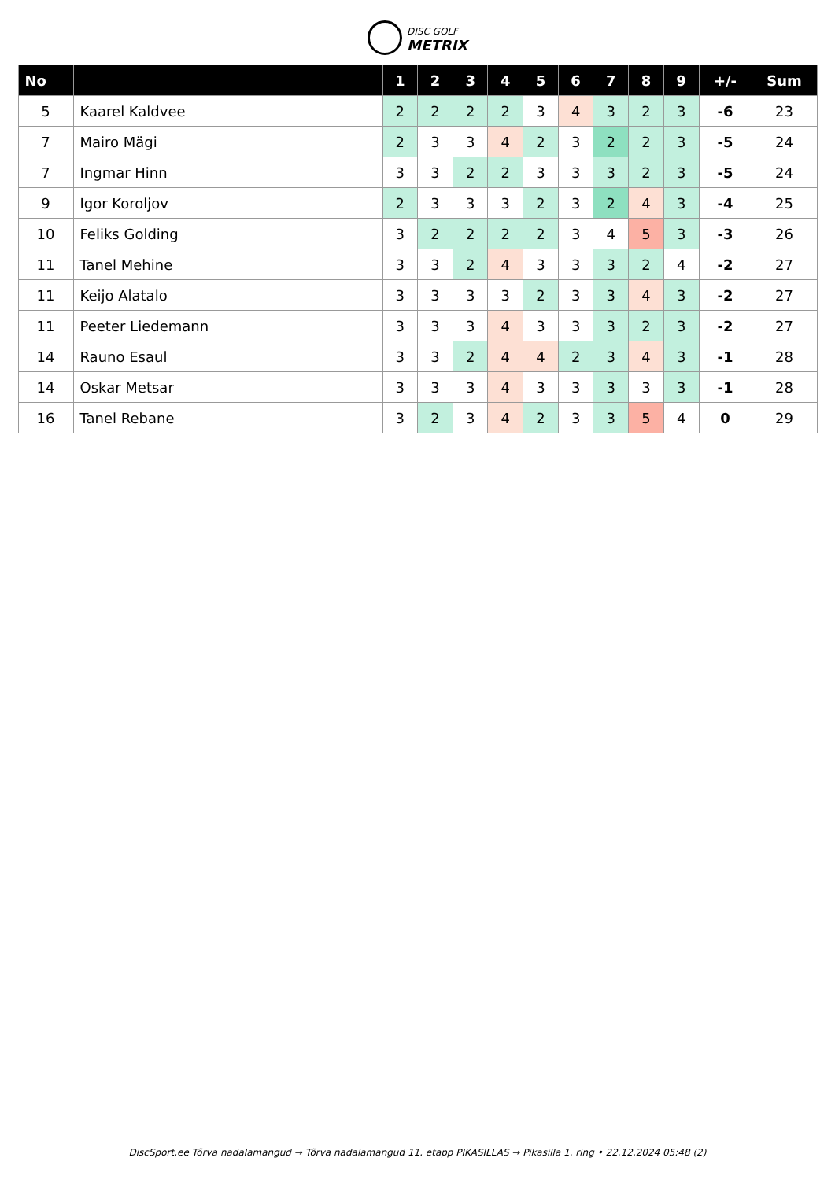DISC GOLF
METRIX
| No | | 1 | 2 | 3 | 4 | 5 | 6 | 7 | 8 | 9 | +/- | Sum |
| --- | --- | --- | --- | --- | --- | --- | --- | --- | --- | --- | --- | --- |
| 5 | Kaarel Kaldvee | 2 | 2 | 2 | 2 | 3 | 4 | 3 | 2 | 3 | -6 | 23 |
| 7 | Mairo Mägi | 2 | 3 | 3 | 4 | 2 | 3 | 2 | 2 | 3 | -5 | 24 |
| 7 | Ingmar Hinn | 3 | 3 | 2 | 2 | 3 | 3 | 3 | 2 | 3 | -5 | 24 |
| 9 | Igor Koroljov | 2 | 3 | 3 | 3 | 2 | 3 | 2 | 4 | 3 | -4 | 25 |
| 10 | Feliks Golding | 3 | 2 | 2 | 2 | 2 | 3 | 4 | 5 | 3 | -3 | 26 |
| 11 | Tanel Mehine | 3 | 3 | 2 | 4 | 3 | 3 | 3 | 2 | 4 | -2 | 27 |
| 11 | Keijo Alatalo | 3 | 3 | 3 | 3 | 2 | 3 | 3 | 4 | 3 | -2 | 27 |
| 11 | Peeter Liedemann | 3 | 3 | 3 | 4 | 3 | 3 | 3 | 2 | 3 | -2 | 27 |
| 14 | Rauno Esaul | 3 | 3 | 2 | 4 | 4 | 2 | 3 | 4 | 3 | -1 | 28 |
| 14 | Oskar Metsar | 3 | 3 | 3 | 4 | 3 | 3 | 3 | 3 | 3 | -1 | 28 |
| 16 | Tanel Rebane | 3 | 2 | 3 | 4 | 2 | 3 | 3 | 5 | 4 | 0 | 29 |
DiscSport.ee Tõrva nädalamängud → Tõrva nädalamängud 11. etapp PIKASILLAS → Pikasilla 1. ring • 22.12.2024 05:48 (2)